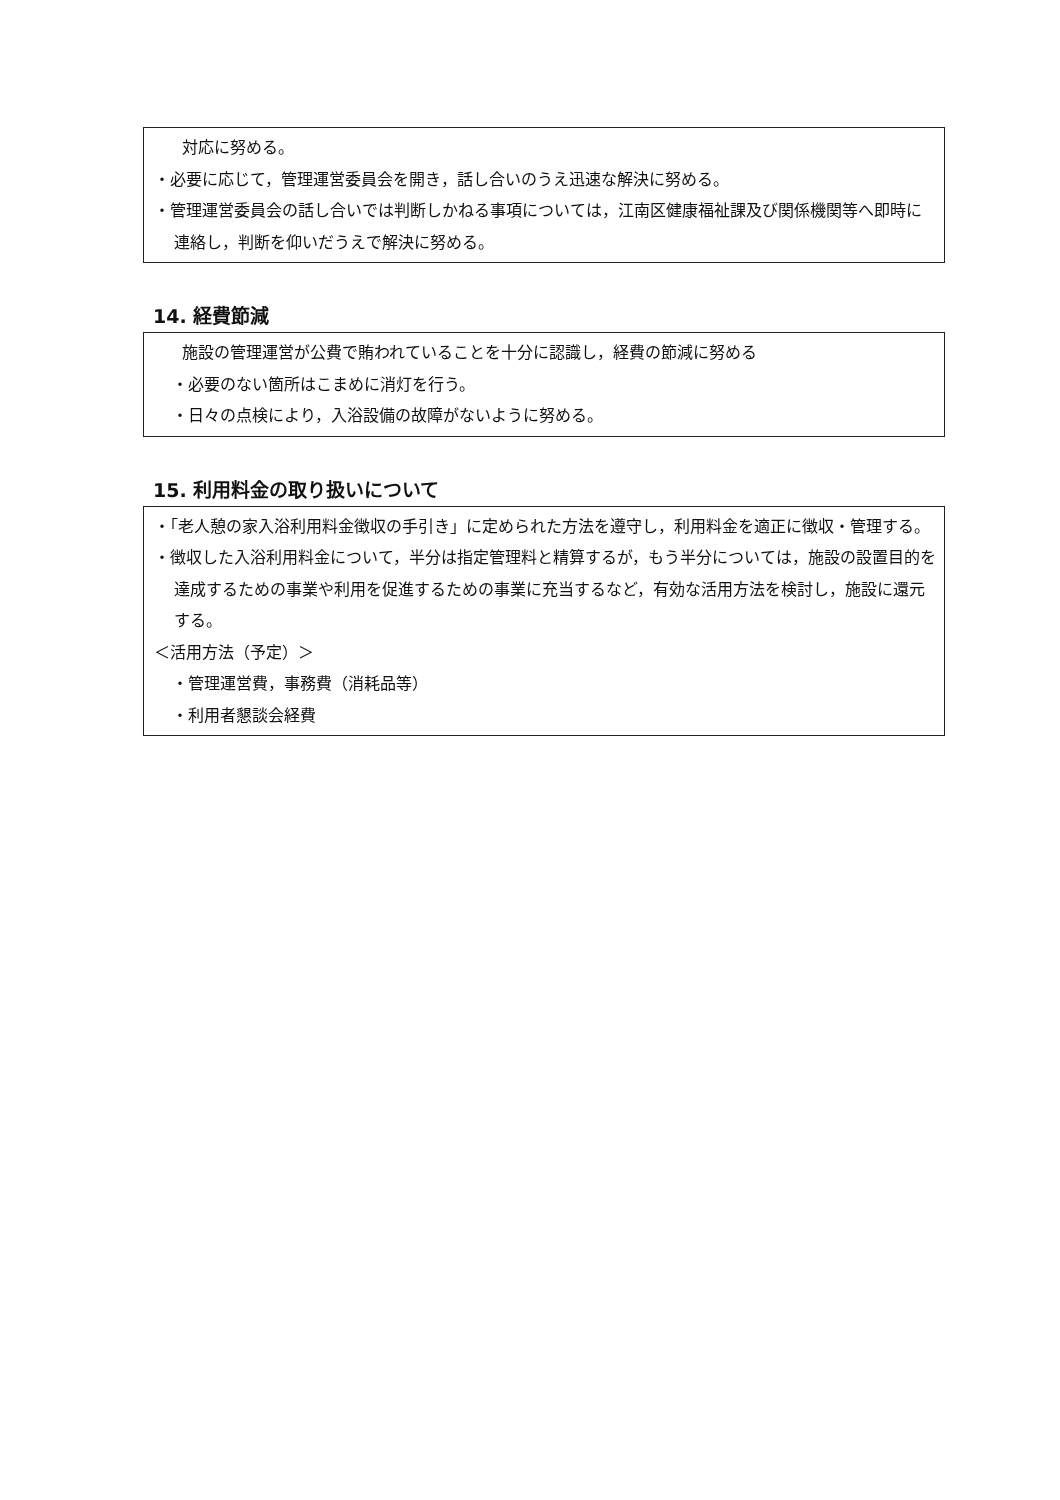対応に努める。
・必要に応じて，管理運営委員会を開き，話し合いのうえ迅速な解決に努める。
・管理運営委員会の話し合いでは判断しかねる事項については，江南区健康福祉課及び関係機関等へ即時に連絡し，判断を仰いだうえで解決に努める。
14. 経費節減
施設の管理運営が公費で賄われていることを十分に認識し，経費の節減に努める
・必要のない箇所はこまめに消灯を行う。
・日々の点検により，入浴設備の故障がないように努める。
15. 利用料金の取り扱いについて
・「老人憩の家入浴利用料金徴収の手引き」に定められた方法を遵守し，利用料金を適正に徴収・管理する。
・徴収した入浴利用料金について，半分は指定管理料と精算するが，もう半分については，施設の設置目的を達成するための事業や利用を促進するための事業に充当するなど，有効な活用方法を検討し，施設に還元する。
＜活用方法（予定）＞
・管理運営費，事務費（消耗品等）
・利用者懇談会経費